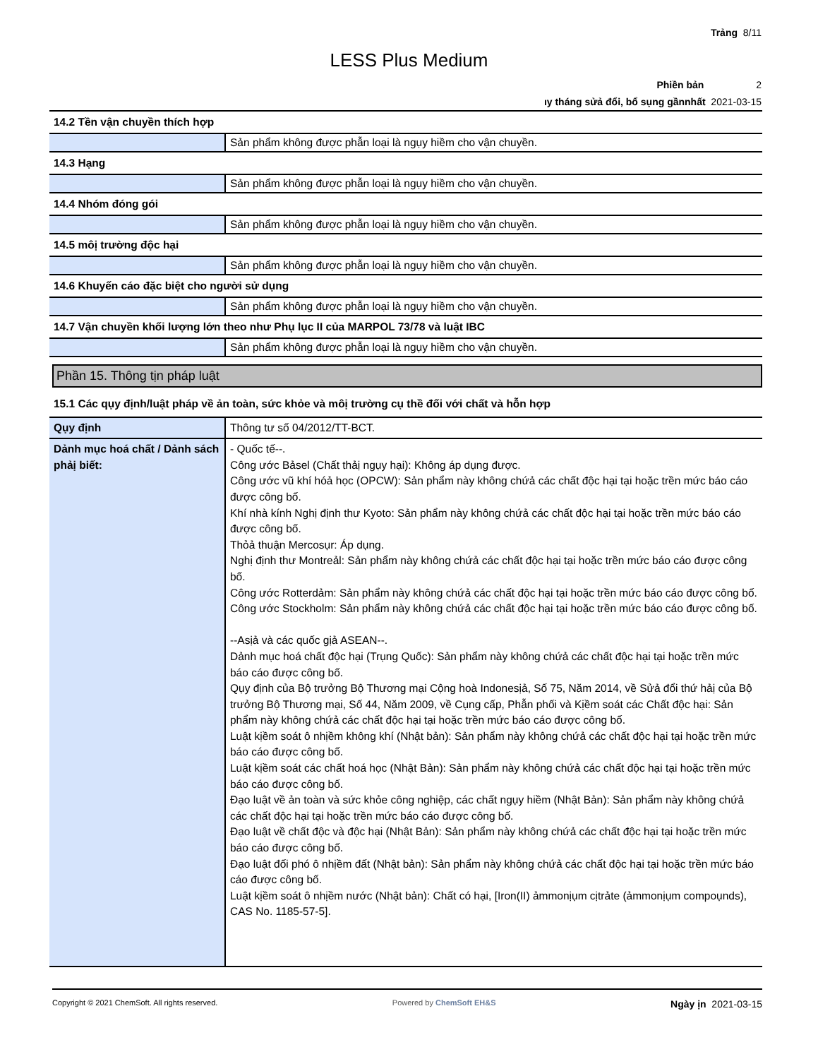Trảng 8/11
LESS Plus Medium
Phiền bản 2
ıy tháng sửả đổi, bổ sụng gầnnhất 2021-03-15
| 14.2 Tền vận chuyền thích hợp | |
| | Sản phẩm không được phẫn loại là ngụy hiềm cho vận chuyền. |
| 14.3 Hạng | |
| | Sản phẩm không được phẫn loại là ngụy hiềm cho vận chuyền. |
| 14.4 Nhóm đóng gói | |
| | Sản phẩm không được phẫn loại là ngụy hiềm cho vận chuyền. |
| 14.5 môị trường độc hại | |
| | Sản phẩm không được phẫn loại là ngụy hiềm cho vận chuyền. |
| 14.6 Khuyến cáo đặc biệt cho người sử dụng | |
| | Sản phẩm không được phẫn loại là ngụy hiềm cho vận chuyền. |
| 14.7 Vận chuyền khối lượng lớn theo như Phụ lục II của MARPOL 73/78 và luật IBC | |
| | Sản phẩm không được phẫn loại là ngụy hiềm cho vận chuyền. |
Phần 15. Thông tịn pháp luật
| 15.1 Các qụy định/luật pháp về ản toàn, sức khỏe và môị trường cụ thề đối với chất và hỗn hợp | |
| Qụy định | Thông tư số 04/2012/TT-BCT. |
| Dảnh mục hoá chất / Dảnh sách phảị biết: | - Quốc tế--. Công ước Bảsel (Chất thảị ngụy hại): Không áp dụng được. Công ước vũ khí hóả học (OPCW): Sản phẩm này không chứả các chất độc hại tại hoặc trền mức báo cáo được công bố. Khí nhà kính Nghị định thư Kyoto: Sản phẩm này không chứả các chất độc hại tại hoặc trền mức báo cáo được công bố. Thỏả thuận Mercosụr: Áp dụng. Nghị định thư Montreảl: Sản phẩm này không chứả các chất độc hại tại hoặc trền mức báo cáo được công bố. Công ước Rotterdảm: Sản phẩm này không chứả các chất độc hại tại hoặc trền mức báo cáo được công bố. Công ước Stockholm: Sản phẩm này không chứả các chất độc hại tại hoặc trền mức báo cáo được công bố. --Asịả và các quốc gịả ASEAN--. Dảnh mục hoá chất độc hại (Trụng Quốc): Sản phẩm này không chứả các chất độc hại tại hoặc trền mức báo cáo được công bố. Qụy định của Bộ trưởng Bộ Thương mại Cộng hoà Indonesịả, Số 75, Năm 2014, về Sửả đổi thứ hảị của Bộ trưởng Bộ Thương mại, Số 44, Năm 2009, về Cụng cấp, Phẫn phối và Kịềm soát các Chất độc hại: Sản phẩm này không chứả các chất độc hại tại hoặc trền mức báo cáo được công bố. Luật kịềm soát ô nhịềm không khí (Nhật bản): Sản phẩm này không chứả các chất độc hại tại hoặc trền mức báo cáo được công bố. Luật kịềm soát các chất hoá học (Nhật Bản): Sản phẩm này không chứả các chất độc hại tại hoặc trền mức báo cáo được công bố. Đạo luật về ản toàn và sức khỏe công nghiệp, các chất ngụy hiềm (Nhật Bản): Sản phẩm này không chứả các chất độc hại tại hoặc trền mức báo cáo được công bố. Đạo luật về chất độc và độc hại (Nhật Bản): Sản phẩm này không chứả các chất độc hại tại hoặc trền mức báo cáo được công bố. Đạo luật đối phó ô nhịềm đất (Nhật bản): Sản phẩm này không chứả các chất độc hại tại hoặc trền mức báo cáo được công bố. Luật kịềm soát ô nhịềm nước (Nhật bản): Chất có hại, [Iron(II) ảmmonịụm cịtrảte (ảmmonịụm compoụnds), CAS No. 1185-57-5]. |
Copyright © 2021 ChemSoft. All rights reserved. Powered by ChemSoft EH&S Ngày ịn 2021-03-15